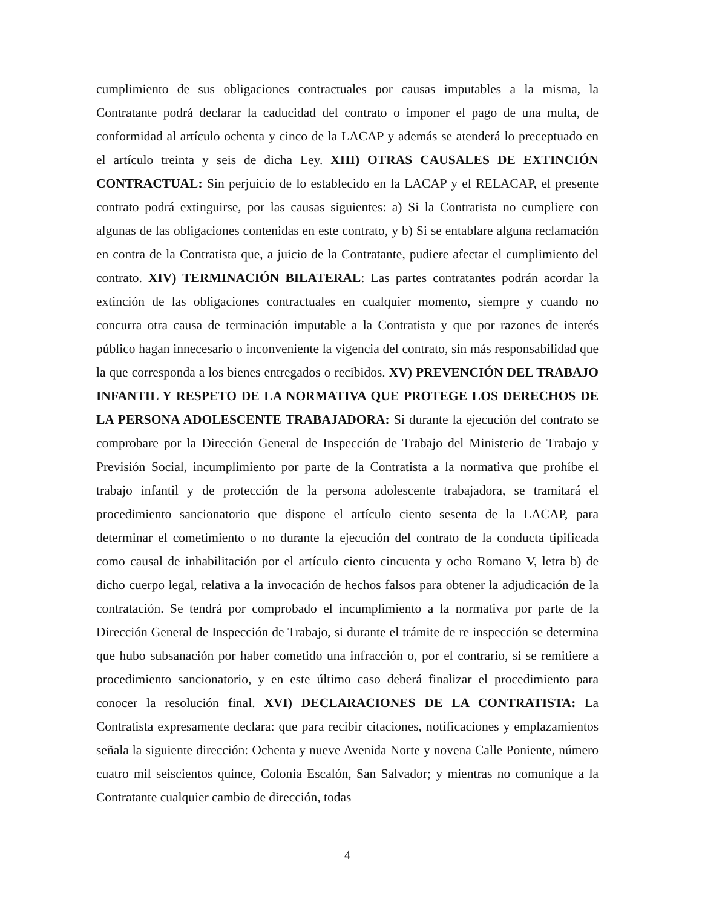cumplimiento de sus obligaciones contractuales por causas imputables a la misma, la Contratante podrá declarar la caducidad del contrato o imponer el pago de una multa, de conformidad al artículo ochenta y cinco de la LACAP y además se atenderá lo preceptuado en el artículo treinta y seis de dicha Ley. XIII) OTRAS CAUSALES DE EXTINCIÓN CONTRACTUAL: Sin perjuicio de lo establecido en la LACAP y el RELACAP, el presente contrato podrá extinguirse, por las causas siguientes: a) Si la Contratista no cumpliere con algunas de las obligaciones contenidas en este contrato, y b) Si se entablare alguna reclamación en contra de la Contratista que, a juicio de la Contratante, pudiere afectar el cumplimiento del contrato. XIV) TERMINACIÓN BILATERAL: Las partes contratantes podrán acordar la extinción de las obligaciones contractuales en cualquier momento, siempre y cuando no concurra otra causa de terminación imputable a la Contratista y que por razones de interés público hagan innecesario o inconveniente la vigencia del contrato, sin más responsabilidad que la que corresponda a los bienes entregados o recibidos. XV) PREVENCIÓN DEL TRABAJO INFANTIL Y RESPETO DE LA NORMATIVA QUE PROTEGE LOS DERECHOS DE LA PERSONA ADOLESCENTE TRABAJADORA: Si durante la ejecución del contrato se comprobare por la Dirección General de Inspección de Trabajo del Ministerio de Trabajo y Previsión Social, incumplimiento por parte de la Contratista a la normativa que prohíbe el trabajo infantil y de protección de la persona adolescente trabajadora, se tramitará el procedimiento sancionatorio que dispone el artículo ciento sesenta de la LACAP, para determinar el cometimiento o no durante la ejecución del contrato de la conducta tipificada como causal de inhabilitación por el artículo ciento cincuenta y ocho Romano V, letra b) de dicho cuerpo legal, relativa a la invocación de hechos falsos para obtener la adjudicación de la contratación. Se tendrá por comprobado el incumplimiento a la normativa por parte de la Dirección General de Inspección de Trabajo, si durante el trámite de re inspección se determina que hubo subsanación por haber cometido una infracción o, por el contrario, si se remitiere a procedimiento sancionatorio, y en este último caso deberá finalizar el procedimiento para conocer la resolución final. XVI) DECLARACIONES DE LA CONTRATISTA: La Contratista expresamente declara: que para recibir citaciones, notificaciones y emplazamientos señala la siguiente dirección: Ochenta y nueve Avenida Norte y novena Calle Poniente, número cuatro mil seiscientos quince, Colonia Escalón, San Salvador; y mientras no comunique a la Contratante cualquier cambio de dirección, todas
4